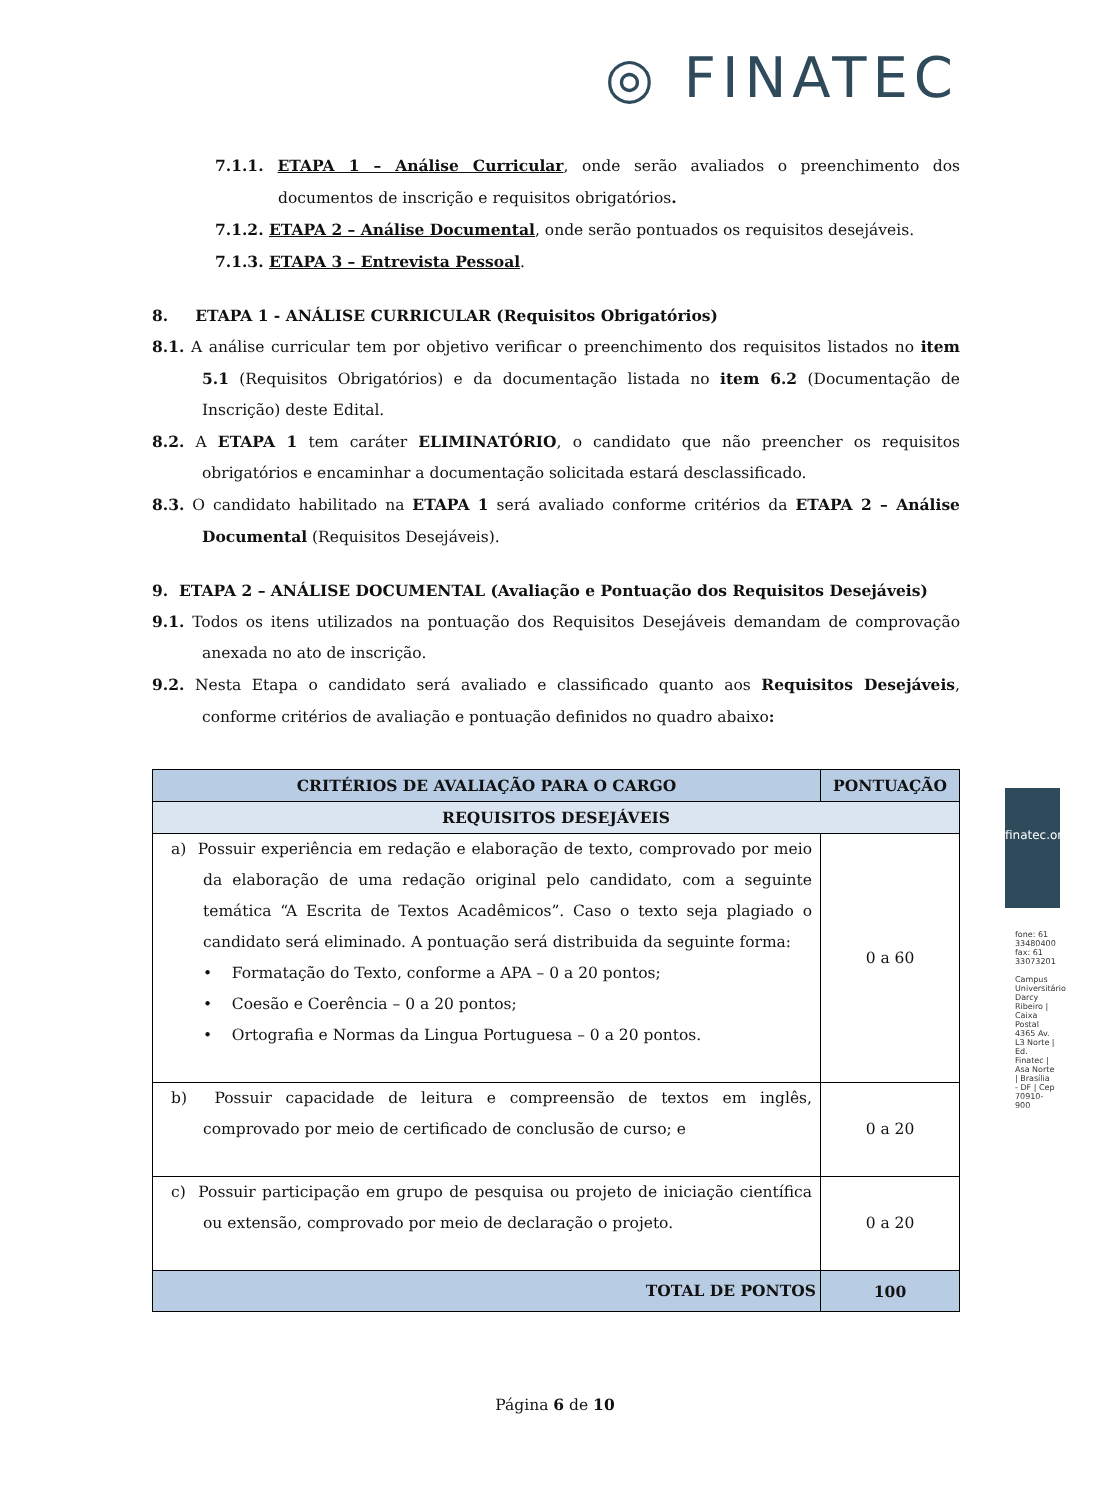◎ FINATEC
7.1.1. ETAPA 1 – Análise Curricular, onde serão avaliados o preenchimento dos documentos de inscrição e requisitos obrigatórios.
7.1.2. ETAPA 2 – Análise Documental, onde serão pontuados os requisitos desejáveis.
7.1.3. ETAPA 3 – Entrevista Pessoal.
8. ETAPA 1 - ANÁLISE CURRICULAR (Requisitos Obrigatórios)
8.1. A análise curricular tem por objetivo verificar o preenchimento dos requisitos listados no item 5.1 (Requisitos Obrigatórios) e da documentação listada no item 6.2 (Documentação de Inscrição) deste Edital.
8.2. A ETAPA 1 tem caráter ELIMINATÓRIO, o candidato que não preencher os requisitos obrigatórios e encaminhar a documentação solicitada estará desclassificado.
8.3. O candidato habilitado na ETAPA 1 será avaliado conforme critérios da ETAPA 2 – Análise Documental (Requisitos Desejáveis).
9. ETAPA 2 – ANÁLISE DOCUMENTAL (Avaliação e Pontuação dos Requisitos Desejáveis)
9.1. Todos os itens utilizados na pontuação dos Requisitos Desejáveis demandam de comprovação anexada no ato de inscrição.
9.2. Nesta Etapa o candidato será avaliado e classificado quanto aos Requisitos Desejáveis, conforme critérios de avaliação e pontuação definidos no quadro abaixo:
| CRITÉRIOS DE AVALIAÇÃO PARA O CARGO | PONTUAÇÃO |
| --- | --- |
| REQUISITOS DESEJÁVEIS | |
| a) Possuir experiência em redação e elaboração de texto, comprovado por meio da elaboração de uma redação original pelo candidato, com a seguinte temática “A Escrita de Textos Acadêmicos”. Caso o texto seja plagiado o candidato será eliminado. A pontuação será distribuida da seguinte forma: • Formatação do Texto, conforme a APA – 0 a 20 pontos; • Coesão e Coerência – 0 a 20 pontos; • Ortografia e Normas da Lingua Portuguesa – 0 a 20 pontos. | 0 a 60 |
| b) Possuir capacidade de leitura e compreensão de textos em inglês, comprovado por meio de certificado de conclusão de curso; e | 0 a 20 |
| c) Possuir participação em grupo de pesquisa ou projeto de iniciação científica ou extensão, comprovado por meio de declaração o projeto. | 0 a 20 |
| TOTAL DE PONTOS | 100 |
finatec.org.br
fone: 61 33480400 fax: 61 33073201
Campus Universitário Darcy Ribeiro | Caixa Postal 4365 Av. L3 Norte | Ed. Finatec | Asa Norte | Brasília - DF | Cep 70910-900
Página 6 de 10